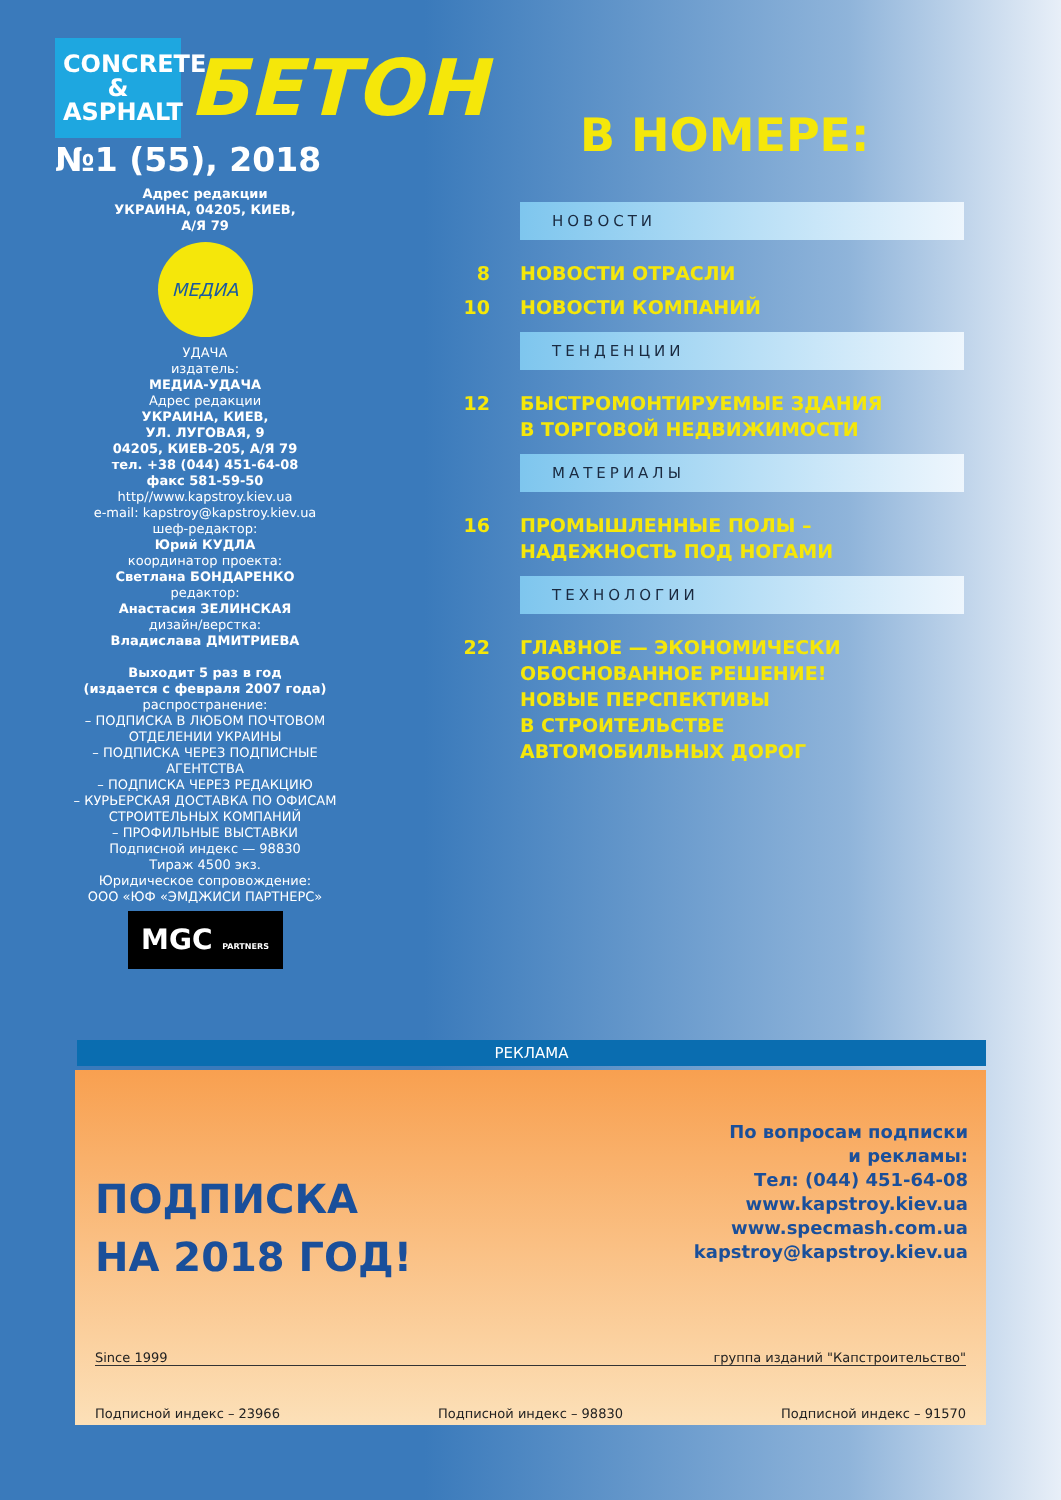CONCRETE & ASPHALT
БЕТОН
№1 (55), 2018
Адрес редакции
УКРАИНА, 04205, КИЕВ,
А/Я 79
МЕДИА
УДАЧА
издатель:
МЕДИА-УДАЧА
Адрес редакции
УКРАИНА, КИЕВ,
УЛ. ЛУГОВАЯ, 9
04205, КИЕВ-205, А/Я 79
тел. +38 (044) 451-64-08
факс 581-59-50
http//www.kapstroy.kiev.ua
e-mail: kapstroy@kapstroy.kiev.ua
шеф-редактор:
Юрий КУДЛА
координатор проекта:
Светлана БОНДАРЕНКО
редактор:
Анастасия ЗЕЛИНСКАЯ
дизайн/верстка:
Владислава ДМИТРИЕВА
Выходит 5 раз в год
(издается с февраля 2007 года)
распространение:
– ПОДПИСКА В ЛЮБОМ ПОЧТОВОМ ОТДЕЛЕНИИ УКРАИНЫ
– ПОДПИСКА ЧЕРЕЗ ПОДПИСНЫЕ АГЕНТСТВА
– ПОДПИСКА ЧЕРЕЗ РЕДАКЦИЮ
– КУРЬЕРСКАЯ ДОСТАВКА ПО ОФИСАМ СТРОИТЕЛЬНЫХ КОМПАНИЙ
– ПРОФИЛЬНЫЕ ВЫСТАВКИ
Подписной индекс — 98830
Тираж 4500 экз.
Юридическое сопровождение:
ООО «ЮФ «ЭМДЖИСИ ПАРТНЕРС»
MGC PARTNERS
В НОМЕРЕ:
НОВОСТИ
8 НОВОСТИ ОТРАСЛИ
10 НОВОСТИ КОМПАНИЙ
ТЕНДЕНЦИИ
12 БЫСТРОМОНТИРУЕМЫЕ ЗДАНИЯ
В ТОРГОВОЙ НЕДВИЖИМОСТИ
МАТЕРИАЛЫ
16 ПРОМЫШЛЕННЫЕ ПОЛЫ –
НАДЕЖНОСТЬ ПОД НОГАМИ
ТЕХНОЛОГИИ
22 ГЛАВНОЕ — ЭКОНОМИЧЕСКИ
ОБОСНОВАННОЕ РЕШЕНИЕ!
НОВЫЕ ПЕРСПЕКТИВЫ
В СТРОИТЕЛЬСТВЕ
АВТОМОБИЛЬНЫХ ДОРОГ
РЕКЛАМА
ПОДПИСКА
НА 2018 ГОД!
По вопросам подписки
и рекламы:
Тел: (044) 451-64-08
www.kapstroy.kiev.ua
www.specmash.com.ua
kapstroy@kapstroy.kiev.ua
Since 1999 группа изданий "Капстроительство"
Подписной индекс – 23966 Подписной индекс – 98830 Подписной индекс – 91570